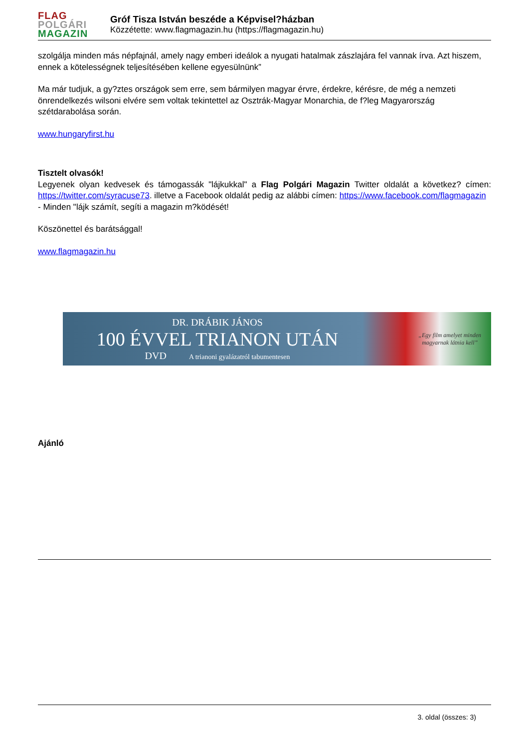FLAG
POLGÁRI
MAGAZIN
Gróf Tisza István beszéde a Képvisel?házban
Közzétette: www.flagmagazin.hu (https://flagmagazin.hu)
szolgálja minden más népfajnál, amely nagy emberi ideálok a nyugati hatalmak zászlajára fel vannak írva. Azt hiszem, ennek a kötelességnek teljesítésében kellene egyesülnünk”
Ma már tudjuk, a gy?ztes országok sem erre, sem bármilyen magyar érvre, érdekre, kérésre, de még a nemzeti önrendelkezés wilsoni elvére sem voltak tekintettel az Osztrák-Magyar Monarchia, de f?leg Magyarország szétdarabolása során.
www.hungaryfirst.hu
Tisztelt olvasók!
Legyenek olyan kedvesek és támogassák "lájkukkal" a Flag Polgári Magazin Twitter oldalát a következ? címen: https://twitter.com/syracuse73. illetve a Facebook oldalát pedig az alábbi címen: https://www.facebook.com/flagmagazin
- Minden "lájk számít, segíti a magazin m?ködését!
Köszönettel és barátsággal!
www.flagmagazin.hu
DR. DRÁBIK JÁNOS
100 ÉVVEL TRIANON UTÁN
DVD A trianoni gyalázatról tabumentesen
„Egy film amelyet minden
magyarnak látnia kell”
Ajánló
3. oldal (összes: 3)